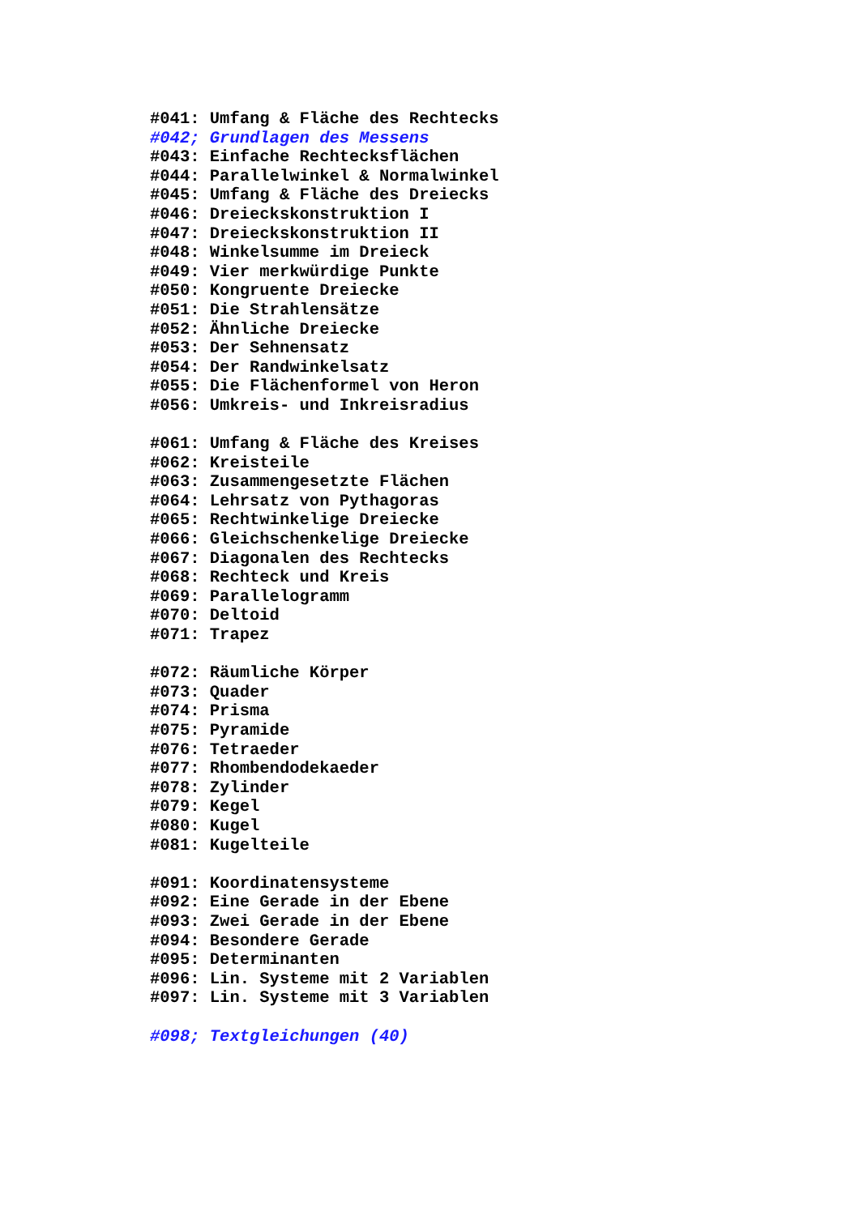#041: Umfang & Fläche des Rechtecks
#042; Grundlagen des Messens
#043: Einfache Rechtecksflächen
#044: Parallelwinkel & Normalwinkel
#045: Umfang & Fläche des Dreiecks
#046: Dreieckskonstruktion I
#047: Dreieckskonstruktion II
#048: Winkelsumme im Dreieck
#049: Vier merkwürdige Punkte
#050: Kongruente Dreiecke
#051: Die Strahlensätze
#052: Ähnliche Dreiecke
#053: Der Sehnensatz
#054: Der Randwinkelsatz
#055: Die Flächenformel von Heron
#056: Umkreis- und Inkreisradius
#061: Umfang & Fläche des Kreises
#062: Kreisteile
#063: Zusammengesetzte Flächen
#064: Lehrsatz von Pythagoras
#065: Rechtwinkelige Dreiecke
#066: Gleichschenkelige Dreiecke
#067: Diagonalen des Rechtecks
#068: Rechteck und Kreis
#069: Parallelogramm
#070: Deltoid
#071: Trapez
#072: Räumliche Körper
#073: Quader
#074: Prisma
#075: Pyramide
#076: Tetraeder
#077: Rhombendodekaeder
#078: Zylinder
#079: Kegel
#080: Kugel
#081: Kugelteile
#091: Koordinatensysteme
#092: Eine Gerade in der Ebene
#093: Zwei Gerade in der Ebene
#094: Besondere Gerade
#095: Determinanten
#096: Lin. Systeme mit 2 Variablen
#097: Lin. Systeme mit 3 Variablen
#098; Textgleichungen (40)